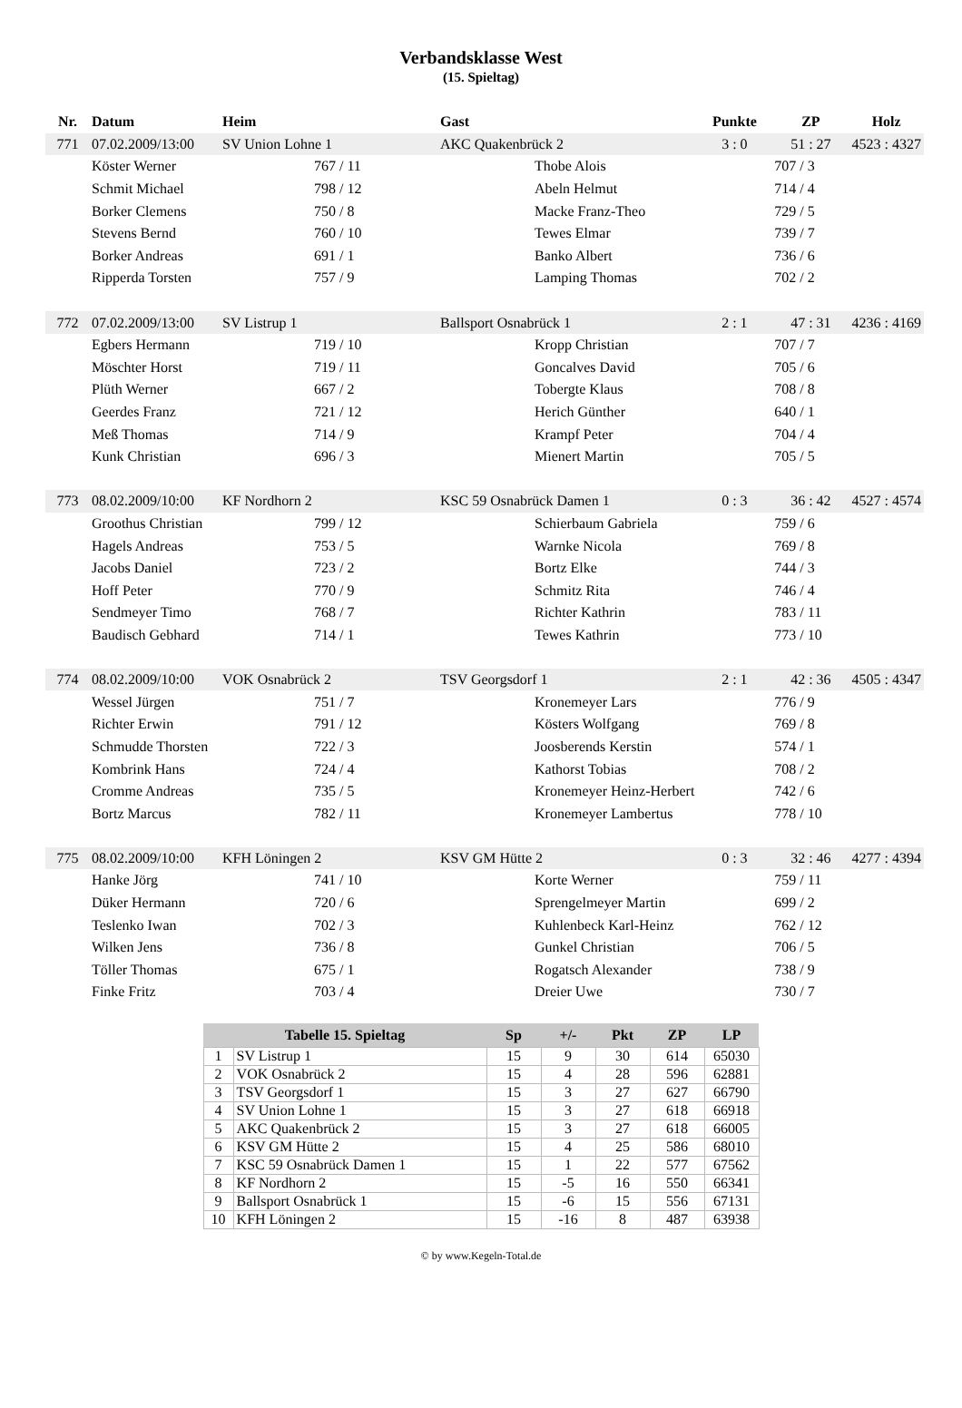Verbandsklasse West
(15. Spieltag)
| Nr. | Datum | Heim | | Gast | | Punkte | ZP | Holz |
| --- | --- | --- | --- | --- | --- | --- | --- | --- |
| 771 | 07.02.2009/13:00 | SV Union Lohne 1 | | AKC Quakenbrück 2 | | 3 : 0 | 51 : 27 | 4523 : 4327 |
| | Köster Werner | | 767 / 11 | | Thobe Alois | | 707 / 3 | |
| | Schmit Michael | | 798 / 12 | | Abeln Helmut | | 714 / 4 | |
| | Borker Clemens | | 750 / 8 | | Macke Franz-Theo | | 729 / 5 | |
| | Stevens Bernd | | 760 / 10 | | Tewes Elmar | | 739 / 7 | |
| | Borker Andreas | | 691 / 1 | | Banko Albert | | 736 / 6 | |
| | Ripperda Torsten | | 757 / 9 | | Lamping Thomas | | 702 / 2 | |
| 772 | 07.02.2009/13:00 | SV Listrup 1 | | Ballsport Osnabrück 1 | | 2 : 1 | 47 : 31 | 4236 : 4169 |
| | Egbers Hermann | | 719 / 10 | | Kropp Christian | | 707 / 7 | |
| | Möschter Horst | | 719 / 11 | | Goncalves David | | 705 / 6 | |
| | Plüth Werner | | 667 / 2 | | Tobergte Klaus | | 708 / 8 | |
| | Geerdes Franz | | 721 / 12 | | Herich Günther | | 640 / 1 | |
| | Meß Thomas | | 714 / 9 | | Krampf Peter | | 704 / 4 | |
| | Kunk Christian | | 696 / 3 | | Mienert Martin | | 705 / 5 | |
| 773 | 08.02.2009/10:00 | KF Nordhorn 2 | | KSC 59 Osnabrück Damen 1 | | 0 : 3 | 36 : 42 | 4527 : 4574 |
| | Groothus Christian | | 799 / 12 | | Schierbaum Gabriela | | 759 / 6 | |
| | Hagels Andreas | | 753 / 5 | | Warnke Nicola | | 769 / 8 | |
| | Jacobs Daniel | | 723 / 2 | | Bortz Elke | | 744 / 3 | |
| | Hoff Peter | | 770 / 9 | | Schmitz Rita | | 746 / 4 | |
| | Sendmeyer Timo | | 768 / 7 | | Richter Kathrin | | 783 / 11 | |
| | Baudisch Gebhard | | 714 / 1 | | Tewes Kathrin | | 773 / 10 | |
| 774 | 08.02.2009/10:00 | VOK Osnabrück 2 | | TSV Georgsdorf 1 | | 2 : 1 | 42 : 36 | 4505 : 4347 |
| | Wessel Jürgen | | 751 / 7 | | Kronemeyer Lars | | 776 / 9 | |
| | Richter Erwin | | 791 / 12 | | Kösters Wolfgang | | 769 / 8 | |
| | Schmudde Thorsten | | 722 / 3 | | Joosberends Kerstin | | 574 / 1 | |
| | Kombrink Hans | | 724 / 4 | | Kathorst Tobias | | 708 / 2 | |
| | Cromme Andreas | | 735 / 5 | | Kronemeyer Heinz-Herbert | | 742 / 6 | |
| | Bortz Marcus | | 782 / 11 | | Kronemeyer Lambertus | | 778 / 10 | |
| 775 | 08.02.2009/10:00 | KFH Löningen 2 | | KSV GM Hütte 2 | | 0 : 3 | 32 : 46 | 4277 : 4394 |
| | Hanke Jörg | | 741 / 10 | | Korte Werner | | 759 / 11 | |
| | Düker Hermann | | 720 / 6 | | Sprengelmeyer Martin | | 699 / 2 | |
| | Teslenko Iwan | | 702 / 3 | | Kuhlenbeck Karl-Heinz | | 762 / 12 | |
| | Wilken Jens | | 736 / 8 | | Gunkel Christian | | 706 / 5 | |
| | Töller Thomas | | 675 / 1 | | Rogatsch Alexander | | 738 / 9 | |
| | Finke Fritz | | 703 / 4 | | Dreier Uwe | | 730 / 7 | |
| Tabelle 15. Spieltag | | Sp | +/- | Pkt | ZP | LP |
| --- | --- | --- | --- | --- | --- | --- |
| 1 | SV Listrup 1 | 15 | 9 | 30 | 614 | 65030 |
| 2 | VOK Osnabrück 2 | 15 | 4 | 28 | 596 | 62881 |
| 3 | TSV Georgsdorf 1 | 15 | 3 | 27 | 627 | 66790 |
| 4 | SV Union Lohne 1 | 15 | 3 | 27 | 618 | 66918 |
| 5 | AKC Quakenbrück 2 | 15 | 3 | 27 | 618 | 66005 |
| 6 | KSV GM Hütte 2 | 15 | 4 | 25 | 586 | 68010 |
| 7 | KSC 59 Osnabrück Damen 1 | 15 | 1 | 22 | 577 | 67562 |
| 8 | KF Nordhorn 2 | 15 | -5 | 16 | 550 | 66341 |
| 9 | Ballsport Osnabrück 1 | 15 | -6 | 15 | 556 | 67131 |
| 10 | KFH Löningen 2 | 15 | -16 | 8 | 487 | 63938 |
© by www.Kegeln-Total.de